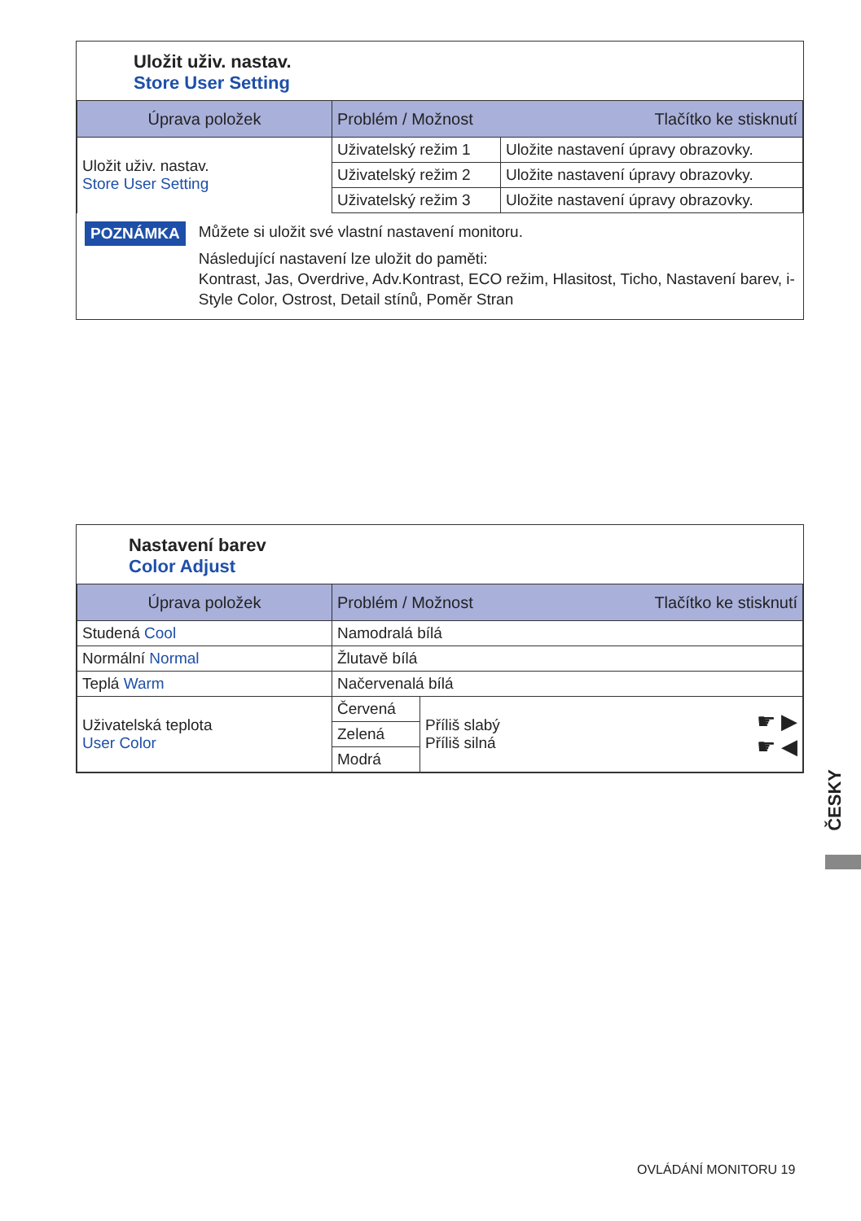Uložit uživ. nastav.
Store User Setting
| Úprava položek | Problém / Možnost Tlačítko ke stisknutí | |
| --- | --- | --- |
| Uložit uživ. nastav. Store User Setting | Uživatelský režim 1 | Uložite nastavení úpravy obrazovky. |
| | Uživatelský režim 2 | Uložite nastavení úpravy obrazovky. |
| | Uživatelský režim 3 | Uložite nastavení úpravy obrazovky. |
POZNÁMKA
Můžete si uložit své vlastní nastavení monitoru.
Následující nastavení lze uložit do paměti:
Kontrast, Jas, Overdrive, Adv.Kontrast, ECO režim, Hlasitost, Ticho, Nastavení barev, i-Style Color, Ostrost, Detail stínů, Poměr Stran
Nastavení barev
Color Adjust
| Úprava položek | Problém / Možnost Tlačítko ke stisknutí | | |
| --- | --- | --- | --- |
| Studená Cool | Namodralá bílá | | |
| Normální Normal | Žlutavě bílá | | |
| Teplá Warm | Načervenalá bílá | | |
| Uživatelská teplota User Color | Červená | Příliš slabý Příliš silná | ☛ ▶ ☛ ◀ |
| | Zelená | | |
| | Modrá | | |
ČESKY
OVLÁDÁNÍ MONITORU 19